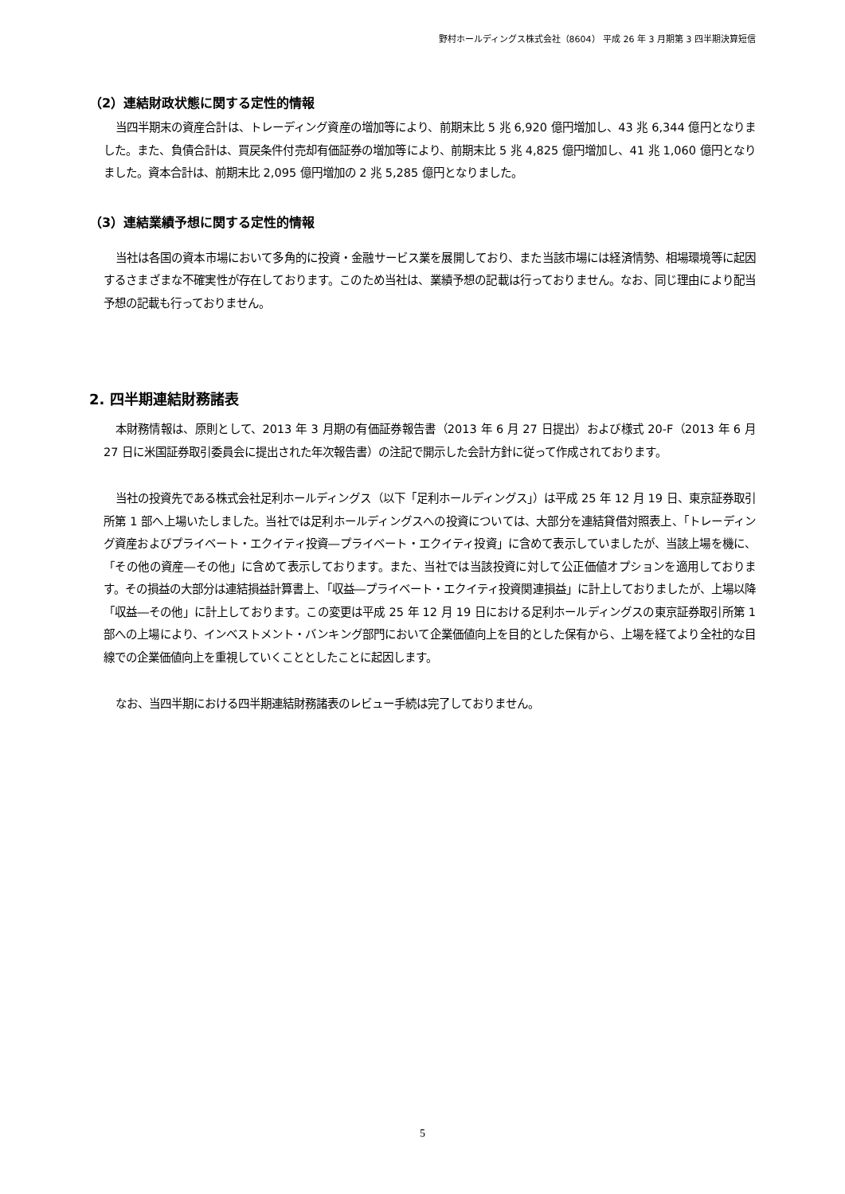野村ホールディングス株式会社（8604） 平成 26 年 3 月期第 3 四半期決算短信
（2）連結財政状態に関する定性的情報
当四半期末の資産合計は、トレーディング資産の増加等により、前期末比 5 兆 6,920 億円増加し、43 兆 6,344 億円となりました。また、負債合計は、買戻条件付売却有価証券の増加等により、前期末比 5 兆 4,825 億円増加し、41 兆 1,060 億円となりました。資本合計は、前期末比 2,095 億円増加の 2 兆 5,285 億円となりました。
（3）連結業績予想に関する定性的情報
当社は各国の資本市場において多角的に投資・金融サービス業を展開しており、また当該市場には経済情勢、相場環境等に起因するさまざまな不確実性が存在しております。このため当社は、業績予想の記載は行っておりません。なお、同じ理由により配当予想の記載も行っておりません。
2. 四半期連結財務諸表
本財務情報は、原則として、2013 年 3 月期の有価証券報告書（2013 年 6 月 27 日提出）および様式 20-F（2013 年 6 月 27 日に米国証券取引委員会に提出された年次報告書）の注記で開示した会計方針に従って作成されております。
当社の投資先である株式会社足利ホールディングス（以下「足利ホールディングス」）は平成 25 年 12 月 19 日、東京証券取引所第 1 部へ上場いたしました。当社では足利ホールディングスへの投資については、大部分を連結貸借対照表上、「トレーディング資産およびプライベート・エクイティ投資―プライベート・エクイティ投資」に含めて表示していましたが、当該上場を機に、「その他の資産―その他」に含めて表示しております。また、当社では当該投資に対して公正価値オプションを適用しております。その損益の大部分は連結損益計算書上、「収益―プライベート・エクイティ投資関連損益」に計上しておりましたが、上場以降「収益―その他」に計上しております。この変更は平成 25 年 12 月 19 日における足利ホールディングスの東京証券取引所第 1 部への上場により、インベストメント・バンキング部門において企業価値向上を目的とした保有から、上場を経てより全社的な目線での企業価値向上を重視していくこととしたことに起因します。
なお、当四半期における四半期連結財務諸表のレビュー手続は完了しておりません。
5